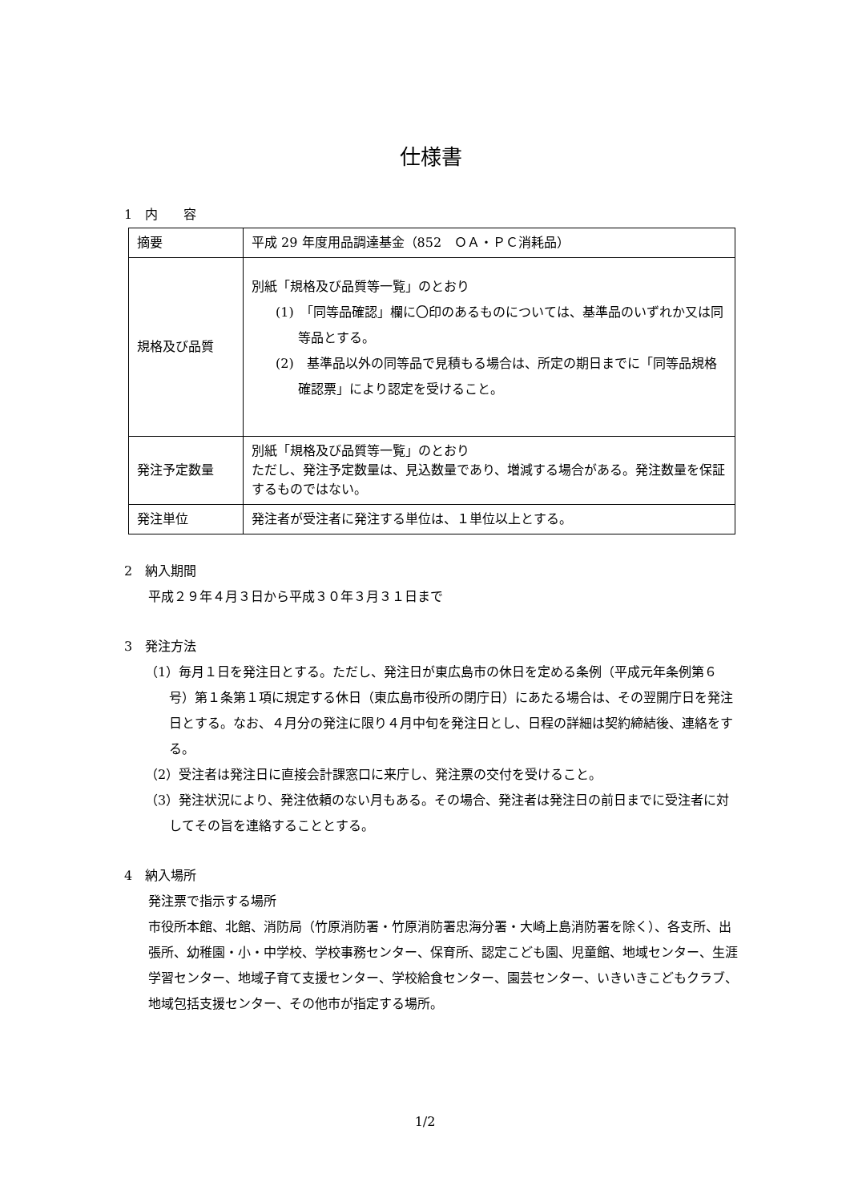仕様書
1　内　　容
| 摘要 | 平成 29 年度用品調達基金（852 ＯＡ・ＰＣ消耗品） |
| 規格及び品質 | 別紙「規格及び品質等一覧」のとおり (1) 「同等品確認」欄に〇印のあるものについては、基準品のいずれか又は同等品とする。 (2) 基準品以外の同等品で見積もる場合は、所定の期日までに「同等品規格確認票」により認定を受けること。 |
| 発注予定数量 | 別紙「規格及び品質等一覧」のとおり ただし、発注予定数量は、見込数量であり、増減する場合がある。発注数量を保証するものではない。 |
| 発注単位 | 発注者が受注者に発注する単位は、１単位以上とする。 |
2　納入期間
平成２９年４月３日から平成３０年３月３１日まで
3　発注方法
（1）毎月１日を発注日とする。ただし、発注日が東広島市の休日を定める条例（平成元年条例第６号）第１条第１項に規定する休日（東広島市役所の閉庁日）にあたる場合は、その翌開庁日を発注日とする。なお、４月分の発注に限り４月中旬を発注日とし、日程の詳細は契約締結後、連絡をする。
（2）受注者は発注日に直接会計課窓口に来庁し、発注票の交付を受けること。
（3）発注状況により、発注依頼のない月もある。その場合、発注者は発注日の前日までに受注者に対してその旨を連絡することとする。
4　納入場所
発注票で指示する場所
市役所本館、北館、消防局（竹原消防署・竹原消防署忠海分署・大崎上島消防署を除く）、各支所、出張所、幼稚園・小・中学校、学校事務センター、保育所、認定こども園、児童館、地域センター、生涯学習センター、地域子育て支援センター、学校給食センター、園芸センター、いきいきこどもクラブ、地域包括支援センター、その他市が指定する場所。
1/2